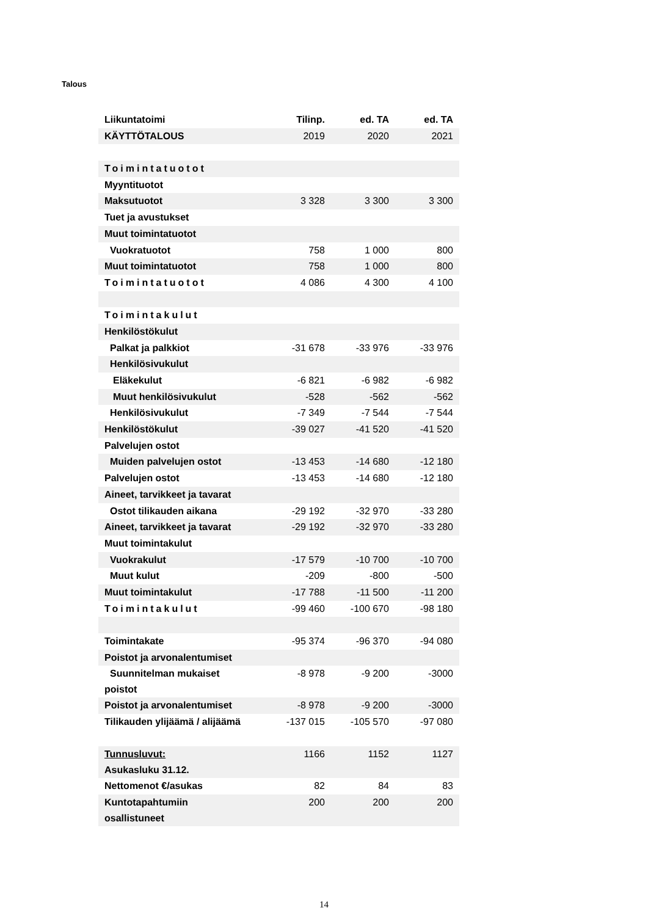Talous
| Liikuntatoimi | Tilinp. | ed. TA | ed. TA |
| --- | --- | --- | --- |
| KÄYTTÖTALOUS | 2019 | 2020 | 2021 |
| Toimintatuotot | | | |
| Myyntituotot | | | |
| Maksutuotot | 3 328 | 3 300 | 3 300 |
| Tuet ja avustukset | | | |
| Muut toimintatuotot | | | |
| Vuokratuotot | 758 | 1 000 | 800 |
| Muut toimintatuotot | 758 | 1 000 | 800 |
| Toimintatuotot | 4 086 | 4 300 | 4 100 |
| Toimintakulut | | | |
| Henkilöstökulut | | | |
| Palkat ja palkkiot | -31 678 | -33 976 | -33 976 |
| Henkilösivukulut | | | |
| Eläkekulut | -6 821 | -6 982 | -6 982 |
| Muut henkilösivukulut | -528 | -562 | -562 |
| Henkilösivukulut | -7 349 | -7 544 | -7 544 |
| Henkilöstökulut | -39 027 | -41 520 | -41 520 |
| Palvelujen ostot | | | |
| Muiden palvelujen ostot | -13 453 | -14 680 | -12 180 |
| Palvelujen ostot | -13 453 | -14 680 | -12 180 |
| Aineet, tarvikkeet ja tavarat | | | |
| Ostot tilikauden aikana | -29 192 | -32 970 | -33 280 |
| Aineet, tarvikkeet ja tavarat | -29 192 | -32 970 | -33 280 |
| Muut toimintakulut | | | |
| Vuokrakulut | -17 579 | -10 700 | -10 700 |
| Muut kulut | -209 | -800 | -500 |
| Muut toimintakulut | -17 788 | -11 500 | -11 200 |
| Toimintakulut | -99 460 | -100 670 | -98 180 |
| Toimintakate | -95 374 | -96 370 | -94 080 |
| Poistot ja arvonalentumiset | | | |
| Suunnitelman mukaiset poistot | -8 978 | -9 200 | -3000 |
| Poistot ja arvonalentumiset | -8 978 | -9 200 | -3000 |
| Tilikauden ylijäämä / alijäämä | -137 015 | -105 570 | -97 080 |
| Tunnusluvut: Asukasluku 31.12. | 1166 | 1152 | 1127 |
| Nettomenot €/asukas | 82 | 84 | 83 |
| Kuntotapahtumiin osallistuneet | 200 | 200 | 200 |
14